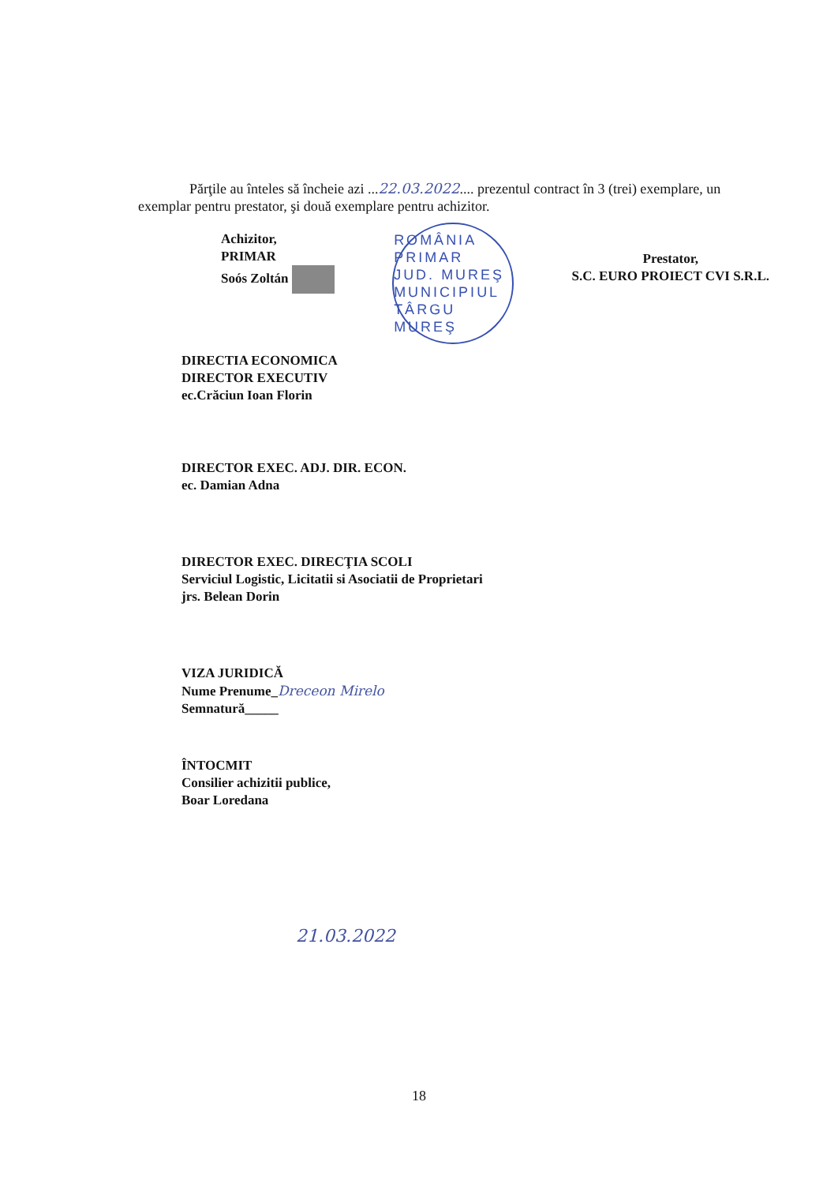Părţile au înteles să încheie azi ...22.03.2022.... prezentul contract în 3 (trei) exemplare, un exemplar pentru prestator, şi două exemplare pentru achizitor.
Achizitor,
PRIMAR
Soós Zoltán
ROMÂNIA
PRIMAR
JUD. MUREŞ MUNICIPIUL TÂRGU MUREŞ
Prestator,
S.C. EURO PROIECT CVI S.R.L.
DIRECTIA ECONOMICA
DIRECTOR EXECUTIV
ec.Crăciun Ioan Florin
DIRECTOR EXEC. ADJ. DIR. ECON.
ec. Damian Adna
DIRECTOR EXEC. DIRECŢIA SCOLI
Serviciul Logistic, Licitatii si Asociatii de Proprietari
jrs. Belean Dorin
VIZA JURIDICĂ
Nume Prenume_Dreceon Mirelo
Semnatură_____
ÎNTOCMIT
Consilier achizitii publice,
Boar Loredana
21.03.2022
18